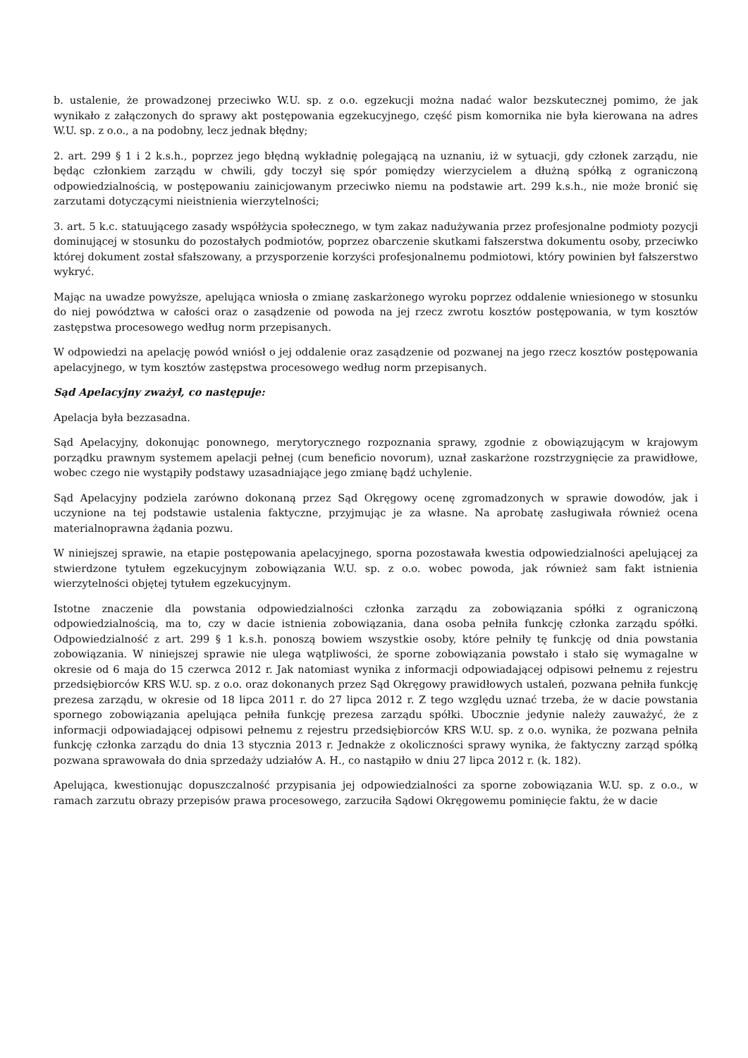b. ustalenie, że prowadzonej przeciwko W.U. sp. z o.o. egzekucji można nadać walor bezskutecznej pomimo, że jak wynikało z załączonych do sprawy akt postępowania egzekucyjnego, część pism komornika nie była kierowana na adres W.U. sp. z o.o., a na podobny, lecz jednak błędny;
2. art. 299 § 1 i 2 k.s.h., poprzez jego błędną wykładnię polegającą na uznaniu, iż w sytuacji, gdy członek zarządu, nie będąc członkiem zarządu w chwili, gdy toczył się spór pomiędzy wierzycielem a dłużną spółką z ograniczoną odpowiedzialnością, w postępowaniu zainicjowanym przeciwko niemu na podstawie art. 299 k.s.h., nie może bronić się zarzutami dotyczącymi nieistnienia wierzytelności;
3. art. 5 k.c. statuującego zasady współżycia społecznego, w tym zakaz nadużywania przez profesjonalne podmioty pozycji dominującej w stosunku do pozostałych podmiotów, poprzez obarczenie skutkami fałszerstwa dokumentu osoby, przeciwko której dokument został sfałszowany, a przysporzenie korzyści profesjonalnemu podmiotowi, który powinien był fałszerstwo wykryć.
Mając na uwadze powyższe, apelująca wniosła o zmianę zaskarżonego wyroku poprzez oddalenie wniesionego w stosunku do niej powództwa w całości oraz o zasądzenie od powoda na jej rzecz zwrotu kosztów postępowania, w tym kosztów zastępstwa procesowego według norm przepisanych.
W odpowiedzi na apelację powód wniósł o jej oddalenie oraz zasądzenie od pozwanej na jego rzecz kosztów postępowania apelacyjnego, w tym kosztów zastępstwa procesowego według norm przepisanych.
Sąd Apelacyjny zważył, co następuje:
Apelacja była bezzasadna.
Sąd Apelacyjny, dokonując ponownego, merytorycznego rozpoznania sprawy, zgodnie z obowiązującym w krajowym porządku prawnym systemem apelacji pełnej (cum beneficio novorum), uznał zaskarżone rozstrzygnięcie za prawidłowe, wobec czego nie wystąpiły podstawy uzasadniające jego zmianę bądź uchylenie.
Sąd Apelacyjny podziela zarówno dokonaną przez Sąd Okręgowy ocenę zgromadzonych w sprawie dowodów, jak i uczynione na tej podstawie ustalenia faktyczne, przyjmując je za własne. Na aprobatę zasługiwała również ocena materialnoprawna żądania pozwu.
W niniejszej sprawie, na etapie postępowania apelacyjnego, sporna pozostawała kwestia odpowiedzialności apelującej za stwierdzone tytułem egzekucyjnym zobowiązania W.U. sp. z o.o. wobec powoda, jak również sam fakt istnienia wierzytelności objętej tytułem egzekucyjnym.
Istotne znaczenie dla powstania odpowiedzialności członka zarządu za zobowiązania spółki z ograniczoną odpowiedzialnością, ma to, czy w dacie istnienia zobowiązania, dana osoba pełniła funkcję członka zarządu spółki. Odpowiedzialność z art. 299 § 1 k.s.h. ponoszą bowiem wszystkie osoby, które pełniły tę funkcję od dnia powstania zobowiązania. W niniejszej sprawie nie ulega wątpliwości, że sporne zobowiązania powstało i stało się wymagalne w okresie od 6 maja do 15 czerwca 2012 r. Jak natomiast wynika z informacji odpowiadającej odpisowi pełnemu z rejestru przedsiębiorców KRS W.U. sp. z o.o. oraz dokonanych przez Sąd Okręgowy prawidłowych ustaleń, pozwana pełniła funkcję prezesa zarządu, w okresie od 18 lipca 2011 r. do 27 lipca 2012 r. Z tego względu uznać trzeba, że w dacie powstania spornego zobowiązania apelująca pełniła funkcję prezesa zarządu spółki. Ubocznie jedynie należy zauważyć, że z informacji odpowiadającej odpisowi pełnemu z rejestru przedsiębiorców KRS W.U. sp. z o.o. wynika, że pozwana pełniła funkcję członka zarządu do dnia 13 stycznia 2013 r. Jednakże z okoliczności sprawy wynika, że faktyczny zarząd spółką pozwana sprawowała do dnia sprzedaży udziałów A. H., co nastąpiło w dniu 27 lipca 2012 r. (k. 182).
Apelująca, kwestionując dopuszczalność przypisania jej odpowiedzialności za sporne zobowiązania W.U. sp. z o.o., w ramach zarzutu obrazy przepisów prawa procesowego, zarzuciła Sądowi Okręgowemu pominięcie faktu, że w dacie